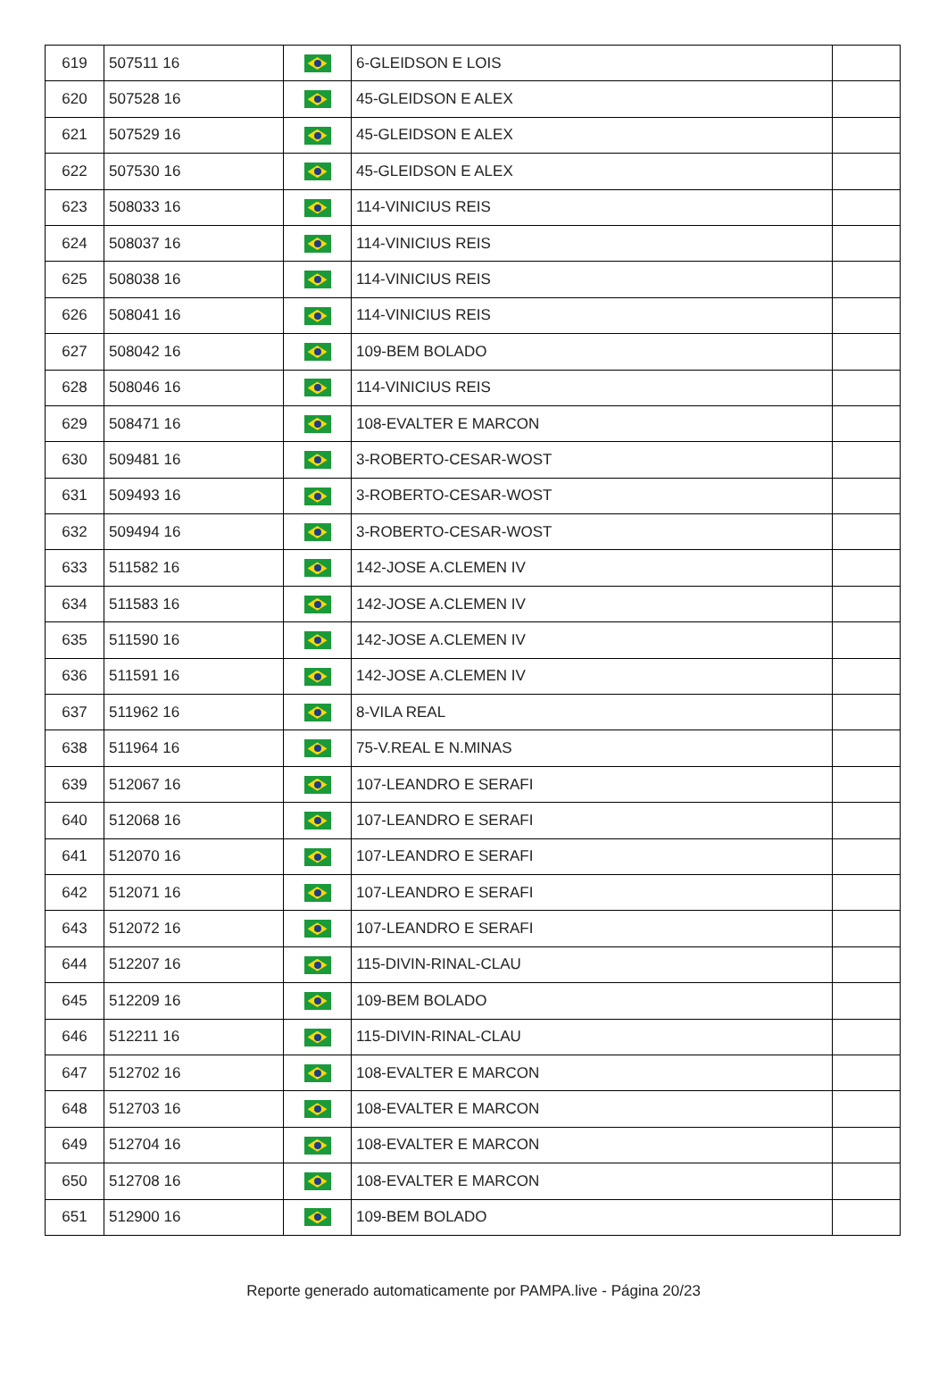| 619 | 507511 16 | | 6-GLEIDSON E LOIS | |
| 620 | 507528 16 | | 45-GLEIDSON E ALEX | |
| 621 | 507529 16 | | 45-GLEIDSON E ALEX | |
| 622 | 507530 16 | | 45-GLEIDSON E ALEX | |
| 623 | 508033 16 | | 114-VINICIUS REIS | |
| 624 | 508037 16 | | 114-VINICIUS REIS | |
| 625 | 508038 16 | | 114-VINICIUS REIS | |
| 626 | 508041 16 | | 114-VINICIUS REIS | |
| 627 | 508042 16 | | 109-BEM BOLADO | |
| 628 | 508046 16 | | 114-VINICIUS REIS | |
| 629 | 508471 16 | | 108-EVALTER E MARCON | |
| 630 | 509481 16 | | 3-ROBERTO-CESAR-WOST | |
| 631 | 509493 16 | | 3-ROBERTO-CESAR-WOST | |
| 632 | 509494 16 | | 3-ROBERTO-CESAR-WOST | |
| 633 | 511582 16 | | 142-JOSE A.CLEMEN IV | |
| 634 | 511583 16 | | 142-JOSE A.CLEMEN IV | |
| 635 | 511590 16 | | 142-JOSE A.CLEMEN IV | |
| 636 | 511591 16 | | 142-JOSE A.CLEMEN IV | |
| 637 | 511962 16 | | 8-VILA REAL | |
| 638 | 511964 16 | | 75-V.REAL E N.MINAS | |
| 639 | 512067 16 | | 107-LEANDRO E SERAFI | |
| 640 | 512068 16 | | 107-LEANDRO E SERAFI | |
| 641 | 512070 16 | | 107-LEANDRO E SERAFI | |
| 642 | 512071 16 | | 107-LEANDRO E SERAFI | |
| 643 | 512072 16 | | 107-LEANDRO E SERAFI | |
| 644 | 512207 16 | | 115-DIVIN-RINAL-CLAU | |
| 645 | 512209 16 | | 109-BEM BOLADO | |
| 646 | 512211 16 | | 115-DIVIN-RINAL-CLAU | |
| 647 | 512702 16 | | 108-EVALTER E MARCON | |
| 648 | 512703 16 | | 108-EVALTER E MARCON | |
| 649 | 512704 16 | | 108-EVALTER E MARCON | |
| 650 | 512708 16 | | 108-EVALTER E MARCON | |
| 651 | 512900 16 | | 109-BEM BOLADO | |
Reporte generado automaticamente por PAMPA.live - Página 20/23